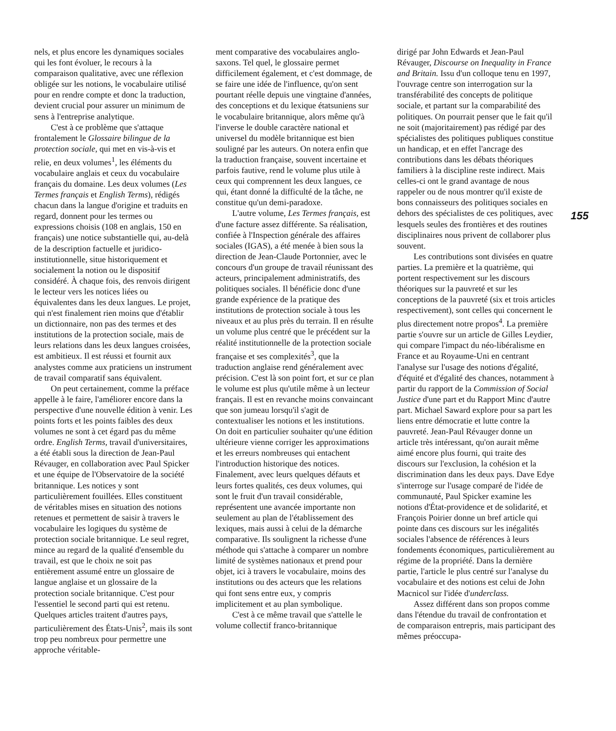nels, et plus encore les dynamiques sociales qui les font évoluer, le recours à la comparaison qualitative, avec une réflexion obligée sur les notions, le vocabulaire utilisé pour en rendre compte et donc la traduction, devient crucial pour assurer un minimum de sens à l'entreprise analytique.
C'est à ce problème que s'attaque frontalement le Glossaire bilingue de la protection sociale, qui met en vis-à-vis et relie, en deux volumes<sup>1</sup>, les éléments du vocabulaire anglais et ceux du vocabulaire français du domaine. Les deux volumes (Les Termes français et English Terms), rédigés chacun dans la langue d'origine et traduits en regard, donnent pour les termes ou expressions choisis (108 en anglais, 150 en français) une notice substantielle qui, au-delà de la description factuelle et juridico-institutionnelle, situe historiquement et socialement la notion ou le dispositif considéré. À chaque fois, des renvois dirigent le lecteur vers les notices liées ou équivalentes dans les deux langues. Le projet, qui n'est finalement rien moins que d'établir un dictionnaire, non pas des termes et des institutions de la protection sociale, mais de leurs relations dans les deux langues croisées, est ambitieux. Il est réussi et fournit aux analystes comme aux praticiens un instrument de travail comparatif sans équivalent.
On peut certainement, comme la préface appelle à le faire, l'améliorer encore dans la perspective d'une nouvelle édition à venir. Les points forts et les points faibles des deux volumes ne sont à cet égard pas du même ordre. English Terms, travail d'universitaires, a été établi sous la direction de Jean-Paul Révauger, en collaboration avec Paul Spicker et une équipe de l'Observatoire de la société britannique. Les notices y sont particulièrement fouillées. Elles constituent de véritables mises en situation des notions retenues et permettent de saisir à travers le vocabulaire les logiques du système de protection sociale britannique. Le seul regret, mince au regard de la qualité d'ensemble du travail, est que le choix ne soit pas entièrement assumé entre un glossaire de langue anglaise et un glossaire de la protection sociale britannique. C'est pour l'essentiel le second parti qui est retenu. Quelques articles traitent d'autres pays, particulièrement des États-Unis<sup>2</sup>, mais ils sont trop peu nombreux pour permettre une approche véritable-
ment comparative des vocabulaires anglo-saxons. Tel quel, le glossaire permet difficilement également, et c'est dommage, de se faire une idée de l'influence, qu'on sent pourtant réelle depuis une vingtaine d'années, des conceptions et du lexique étatsuniens sur le vocabulaire britannique, alors même qu'à l'inverse le double caractère national et universel du modèle britannique est bien souligné par les auteurs. On notera enfin que la traduction française, souvent incertaine et parfois fautive, rend le volume plus utile à ceux qui comprennent les deux langues, ce qui, étant donné la difficulté de la tâche, ne constitue qu'un demi-paradoxe.
L'autre volume, Les Termes français, est d'une facture assez différente. Sa réalisation, confiée à l'Inspection générale des affaires sociales (IGAS), a été menée à bien sous la direction de Jean-Claude Portonnier, avec le concours d'un groupe de travail réunissant des acteurs, principalement administratifs, des politiques sociales. Il bénéficie donc d'une grande expérience de la pratique des institutions de protection sociale à tous les niveaux et au plus près du terrain. Il en résulte un volume plus centré que le précédent sur la réalité institutionnelle de la protection sociale française et ses complexités<sup>3</sup>, que la traduction anglaise rend généralement avec précision. C'est là son point fort, et sur ce plan le volume est plus qu'utile même à un lecteur français. Il est en revanche moins convaincant que son jumeau lorsqu'il s'agit de contextualiser les notions et les institutions. On doit en particulier souhaiter qu'une édition ultérieure vienne corriger les approximations et les erreurs nombreuses qui entachent l'introduction historique des notices. Finalement, avec leurs quelques défauts et leurs fortes qualités, ces deux volumes, qui sont le fruit d'un travail considérable, représentent une avancée importante non seulement au plan de l'établissement des lexiques, mais aussi à celui de la démarche comparative. Ils soulignent la richesse d'une méthode qui s'attache à comparer un nombre limité de systèmes nationaux et prend pour objet, ici à travers le vocabulaire, moins des institutions ou des acteurs que les relations qui font sens entre eux, y compris implicitement et au plan symbolique.
C'est à ce même travail que s'attelle le volume collectif franco-britannique
dirigé par John Edwards et Jean-Paul Révauger, Discourse on Inequality in France and Britain. Issu d'un colloque tenu en 1997, l'ouvrage centre son interrogation sur la transférabilité des concepts de politique sociale, et partant sur la comparabilité des politiques. On pourrait penser que le fait qu'il ne soit (majoritairement) pas rédigé par des spécialistes des politiques publiques constitue un handicap, et en effet l'ancrage des contributions dans les débats théoriques familiers à la discipline reste indirect. Mais celles-ci ont le grand avantage de nous rappeler ou de nous montrer qu'il existe de bons connaisseurs des politiques sociales en dehors des spécialistes de ces politiques, avec lesquels seules des frontières et des routines disciplinaires nous privent de collaborer plus souvent.
Les contributions sont divisées en quatre parties. La première et la quatrième, qui portent respectivement sur les discours théoriques sur la pauvreté et sur les conceptions de la pauvreté (six et trois articles respectivement), sont celles qui concernent le plus directement notre propos<sup>4</sup>. La première partie s'ouvre sur un article de Gilles Leydier, qui compare l'impact du néo-libéralisme en France et au Royaume-Uni en centrant l'analyse sur l'usage des notions d'égalité, d'équité et d'égalité des chances, notamment à partir du rapport de la Commission of Social Justice d'une part et du Rapport Minc d'autre part. Michael Saward explore pour sa part les liens entre démocratie et lutte contre la pauvreté. Jean-Paul Révauger donne un article très intéressant, qu'on aurait même aimé encore plus fourni, qui traite des discours sur l'exclusion, la cohésion et la discrimination dans les deux pays. Dave Edye s'interroge sur l'usage comparé de l'idée de communauté, Paul Spicker examine les notions d'État-providence et de solidarité, et François Poirier donne un bref article qui pointe dans ces discours sur les inégalités sociales l'absence de références à leurs fondements économiques, particulièrement au régime de la propriété. Dans la dernière partie, l'article le plus centré sur l'analyse du vocabulaire et des notions est celui de John Macnicol sur l'idée d'underclass.
Assez différent dans son propos comme dans l'étendue du travail de confrontation et de comparaison entrepris, mais participant des mêmes préoccupa-
155